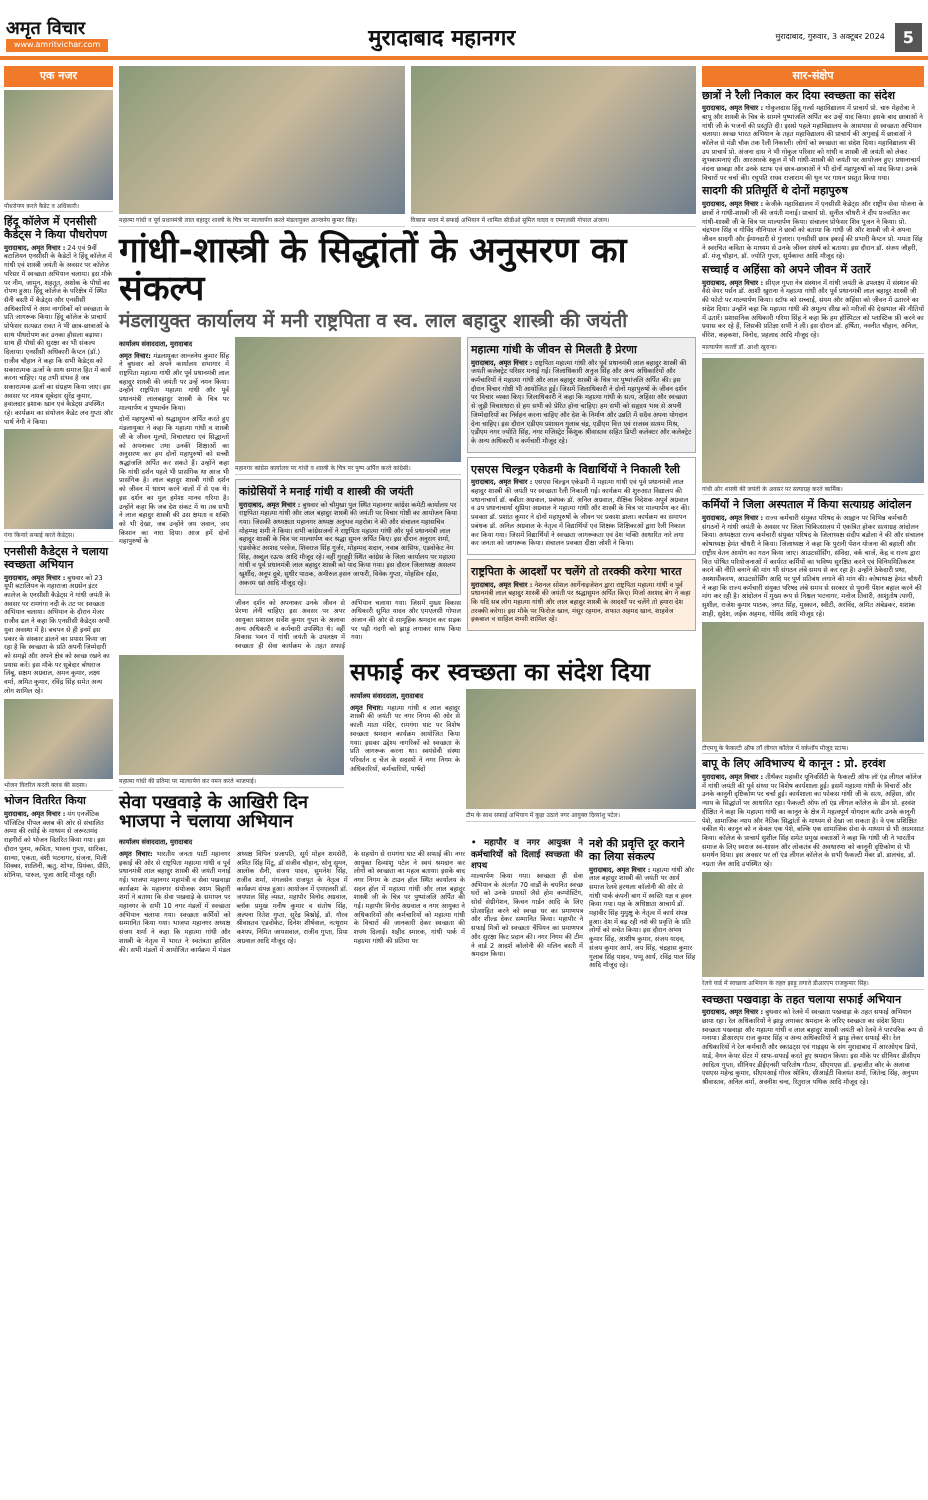अमृत विचार
www.amritvichar.com
मुरादाबाद महानगर
मुरादाबाद, गुरुवार, 3 अक्टूबर 2024 5
एक नजर
पौधरोपण करते कैडेट व अधिकारी।
हिंदू कॉलेज में एनसीसी कैडेट्स ने किया पौधरोपण
मुरादाबाद, अमृत विचार : 24 एवं 9वीं बटालियन एनसीसी के कैडेटों ने हिंदू कॉलेज में गांधी एवं शास्त्री जयंती के अवसर पर कॉलेज परिसर में स्वच्छता अभियान चलाया। इस मौके पर नीम, जामुन, शहतूत, अशोक के पौधों का रोपण हुआ। हिंदू कॉलेज के परिक्षेत्र में स्थित सैनी बस्ती में कैडेट्स और एनसीसी अधिकारियों ने आम नागरिकों को स्वच्छता के प्रति जागरूक किया। हिंदू कॉलेज के प्राचार्य प्रोफेसर सत्यव्रत रावत ने भी छात्र-छात्राओं के साथ पौधरोपण कर उनका हौसला बढ़ाया। साथ ही पौधों की सुरक्षा का भी संकल्प दिलाया। एनसीसी अधिकारी कैप्टन (डॉ.) राजीव चौहान ने कहा कि सभी कैडेट्स को सकारात्मक ऊर्जा के साथ समाज हित में कार्य करना चाहिए। यह तभी संभव है जब सकारात्मक ऊर्जा का संग्रहण किया जाए। इस अवसर पर नायब सूबेदार सुरेंद्र कुमार, हवालदार इशाक खान एवं कैडेट्स उपस्थित रहे। कार्यक्रम का संयोजन कैडेट लव गुप्ता और पार्थ नेगी ने किया।
गंगा किनारे सफाई करते कैडेट्स।
एनसीसी कैडेट्स ने चलाया स्वच्छता अभियान
मुरादाबाद, अमृत विचार : बुधवार को 23 यूपी बटालियन के महाराजा अग्रसेन इंटर कालेज के एनसीसी कैडेट्स ने गांधी जयंती के अवसर पर रामगंगा नदी के तट पर स्वच्छता अभियान चलाया। अभियान के दौरान मेजर राजीव ढल ने कहा कि एनसीसी कैडेट्स अभी युवा अवस्था में है। बचपन से ही इनमें इस प्रकार के संस्कार डालने का प्रयास किया जा रहा है कि स्वच्छता के प्रति अपनी जिम्मेदारी को समझे और अपने क्षेत्र को स्वच्छ रखने का प्रयास करें। इस मौके पर सूबेदार बोधराज लिंबू, सक्षम अग्रवाल, अमन कुमार, लक्ष्य वर्मा, अमित कुमार, रविंद्र सिंह समेत अन्य लोग शामिल रहे।
भोजन वितरित करती क्लब की सदस्य।
भोजन वितरित किया
मुरादाबाद, अमृत विचार : यंग एनर्जेटिक पॉजिटिव पीपल क्लब की ओर से संचालित अम्मा की रसोई के माध्यम से जरूरतमंद राहगीरों को भोजन वितरित किया गया। इस दौरान पूनम, कविता, भावना गुप्ता, सारिका, सान्या, एकता, वंशी भटनागर, संजना, मिली सिक्का, शालिनी, ऋतु, शोभा, प्रियंका, प्रीति, सोनिया, पारुल, पूजा आदि मौजूद रहीं।
महात्मा गांधी व पूर्व प्रधानमंत्री लाल बहादुर शास्त्री के चित्र पर माल्यार्पण करते मंडलायुक्त आन्जनेय कुमार सिंह।
विकास भवन में सफाई अभियान में शामिल सीडीओ सुमित यादव व एमएलसी गोपाल अंजान।
गांधी-शास्त्री के सिद्धांतों के अनुसरण का संकल्प
मंडलायुक्त कार्यालय में मनी राष्ट्रपिता व स्व. लाल बहादुर शास्त्री की जयंती
कार्यालय संवाददाता, मुरादाबाद
अमृत विचार: मंडलायुक्त आन्जनेय कुमार सिंह ने बुधवार को अपने कार्यालय सभागार में राष्ट्रपिता महात्मा गांधी और पूर्व प्रधानमंत्री लाल बहादुर शास्त्री की जयंती पर उन्हें नमन किया। उन्होंने राष्ट्रपिता महात्मा गांधी और पूर्व प्रधानमंत्री लालबहादुर शास्त्री के चित्र पर माल्यार्पण व पुष्पार्चन किया।
दोनों महापुरुषों को श्रद्धासुमन अर्पित करते हुए मंडलायुक्त ने कहा कि महात्मा गांधी व शास्त्री जी के जीवन मूल्यों, विचारधारा एवं सिद्धान्तों को अपनाकर तथा उनकी शिक्षाओं का अनुसरण कर हम दोनों महापुरुषों को सच्ची श्रद्धांजलि अर्पित कर सकते हैं। उन्होंने कहा कि गांधी दर्शन पहले भी प्रासंगिक था आज भी प्रासंगिक है। लाल बहादुर शास्त्री गांधी दर्शन को जीवन में धारण करने वालों में से एक थे। इस दर्शन का मूल हमेशा मानव गरिमा है। उन्होंने कहा कि जब देश संकट में था तब सभी ने लाल बहादुर शास्त्री की उस क्षमता व शक्ति को भी देखा, जब उन्होंने जय जवान, जय किसान का नारा दिया। आज हमें दोनों महापुरुषों के
महानगर कांग्रेस कार्यालय पर गांधी व शास्त्री के चित्र पर पुष्प अर्पित करते कांग्रेसी।
कांग्रेसियों ने मनाई गांधी व शास्त्री की जयंती
मुरादाबाद, अमृत विचार : बुधवार को चौमुखा पुल स्थित महानगर कांग्रेस कमेटी कार्यालय पर राष्ट्रपिता महात्मा गांधी और लाल बहादुर शास्त्री की जयंती पर विचार गोष्ठी का आयोजन किया गया। जिसकी अध्यक्षता महानगर अध्यक्ष अनुभव महरोत्रा ने की और संचालन महासचिव मोहम्मद शमी ने किया। सभी कांग्रेसजनों ने राष्ट्रपिता महात्मा गांधी और पूर्व प्रधानमंत्री लाल बहादुर शास्त्री के चित्र पर माल्यार्पण कर श्रद्धा सुमन अर्पित किए। इस दौरान अनुराग शर्मा, एडवोकेट अरशद परवेज, शिवराज सिंह गुर्जर, मोहम्मद शदान, नवाब आसिफ, एडवोकेट नेम सिंह, अब्दुल रऊफ आदि मौजूद रहे। वहीं गुरहट्टी स्थित कांग्रेस के जिला कार्यालय पर महात्मा गांधी व पूर्व प्रधानमंत्री लाल बहादुर शास्त्री को याद किया गया। इस दौरान जिलाध्यक्ष असलम खुर्शीद, अनूप दुबे, सुधीर पाठक, अमीरुल हसन जाफरी, विवेक गुप्ता, मोहसिन रईस, अकरम खां आदि मौजूद रहे।
जीवन दर्शन को अपनाकर उनके जीवन से प्रेरणा लेनी चाहिए। इस अवसर पर अपर आयुक्त प्रशासन सर्वेश कुमार गुप्ता के अलावा अन्य अधिकारी व कर्मचारी उपस्थित थे। वहीं विकास भवन में गांधी जयंती के उपलक्ष्य में स्वच्छता ही सेवा कार्यक्रम के तहत सफाई अभियान चलाया गया। जिसमें मुख्य विकास अधिकारी सुमित यादव और एमएलसी गोपाल अंजान की ओर से सामूहिक श्रमदान कर सड़क पर पड़ी गंदगी को झाड़ू लगाकर साफ किया गया।
महात्मा गांधी के जीवन से मिलती है प्रेरणा
मुरादाबाद, अमृत विचार : राष्ट्रपिता महात्मा गांधी और पूर्व प्रधानमंत्री लाल बहादुर शास्त्री की जयंती कलेक्ट्रेट परिसर मनाई गई। जिलाधिकारी अनुज सिंह और अन्य अधिकारियों और कर्मचारियों ने महात्मा गांधी और लाल बहादुर शास्त्री के चित्र पर पुष्पांजलि अर्पित की। इस दौरान विचार गोष्ठी भी आयोजित हुई। जिसमें जिलाधिकारी ने दोनों महापुरुषों के जीवन दर्शन पर विचार व्यक्त किए। जिलाधिकारी ने कहा कि महात्मा गांधी के सत्य, अहिंसा और स्वच्छता से जुड़ी विचारधारा से हम सभी को प्रेरित होना चाहिए। हम सभी को सहृदय भाव से अपनी जिम्मेदारियों का निर्वहन करना चाहिए और देश के निर्माण और उन्नति में सदैव अपना योगदान देना चाहिए। इस दौरान एडीएम प्रशासन गुलाब चंद्र, एडीएम वित्त एवं राजस्व सत्यम मिश्र, एडीएम नगर ज्योति सिंह, नगर मजिस्ट्रेट किंशुक श्रीवास्तव सहित डिप्टी कलेक्टर और कलेक्ट्रेट के अन्य अधिकारी व कर्मचारी मौजूद रहे।
एसएस चिल्ड्रन एकेडमी के विद्यार्थियों ने निकाली रैली
मुरादाबाद, अमृत विचार : एसएस चिल्ड्रन एकेडमी में महात्मा गांधी एवं पूर्व प्रधानमंत्री लाल बहादुर शास्त्री की जयंती पर स्वच्छता रैली निकाली गई। कार्यक्रम की शुरुआत विद्यालय की प्रधानाचार्या डॉ. बबीता अग्रवाल, प्रबंधक डॉ. अनिल अग्रवाल, शैक्षिक निदेशक अपूर्व अग्रवाल व उप प्रधानाचार्या सुप्रिया अग्रवाल ने महात्मा गांधी और शास्त्री के चित्र पर माल्यार्पण कर की। प्रवक्ता डॉ. प्रशांत कुमार ने दोनों महापुरुषों के जीवन पर प्रकाश डाला। कार्यक्रम का समापन प्रबंधक डॉ. अनिल अग्रवाल के नेतृत्व में विद्यार्थियों एवं शिक्षक शिक्षिकाओं द्वारा रैली निकाल कर किया गया। जिसमें विद्यार्थियों ने स्वच्छता जागरूकता एवं देश भक्ति आधारित नारे लगा कर जनता को जागरूक किया। संचालन प्रवक्ता दीक्षा जोशी ने किया।
राष्ट्रपिता के आदर्शों पर चलेंगे तो तरक्की करेगा भारत
मुरादाबाद, अमृत विचार : नेशनल सोशल आर्गेनाइजेशन द्वारा राष्ट्रपिता महात्मा गांधी व पूर्व प्रधानमंत्री लाल बहादुर शास्त्री की जयंती पर श्रद्धासुमन अर्पित किए। मिर्जा अरशद बेग ने कहा कि यदि सब लोग महात्मा गांधी और लाल बहादुर शास्त्री के आदर्शों पर चलेंगे तो हमारा देश तरक्की करेगा। इस मौके पर फिरोज खान, मंसूर रहमान, शफात अहमद खान, शाहवेज इकबाल व साहिल शम्सी शामिल रहे।
महात्मा गांधी की प्रतिमा पर माल्यार्पण कर नमन करते भाजपाई।
सेवा पखवाड़े के आखिरी दिन भाजपा ने चलाया अभियान
सफाई कर स्वच्छता का संदेश दिया
कार्यालय संवाददाता, मुरादाबाद
अमृत विचार: महात्मा गांधी व लाल बहादुर शास्त्री की जयंती पर नगर निगम की ओर से काली माता मंदिर, रामगंगा घाट पर विशेष स्वच्छता श्रमदान कार्यक्रम आयोजित किया गया। इसका उद्देश्य नागरिकों को स्वच्छता के प्रति जागरूक करना था। स्वयंसेवी संस्था परिवर्तन द चेंज के सदस्यों ने नगर निगम के अधिकारियों, कर्मचारियों, पार्षदों
टीम के साथ सफाई अभियान में कूड़ा उठाते नगर आयुक्त दिव्यांशु पटेल।
कार्यालय संवाददाता, मुरादाबाद
अमृत विचार: भारतीय जनता पार्टी महानगर इकाई की ओर से राष्ट्रपिता महात्मा गांधी व पूर्व प्रधानमंत्री लाल बहादुर शास्त्री की जयंती मनाई गई। भाजपा महानगर महामंत्री व सेवा पखवाड़ा कार्यक्रम के महानगर संयोजक श्याम बिहारी शर्मा ने बताया कि सेवा पखवाड़े के समापन पर महानगर के सभी 10 नगर मंडलों में स्वच्छता अभियान चलाया गया। स्वच्छता कर्मियों को सम्मानित किया गया। भाजपा महानगर अध्यक्ष संजय शर्मा ने कहा कि महात्मा गांधी और शास्त्री के नेतृत्व में भारत ने स्वतंत्रता हासिल की। सभी मंडलों में आयोजित कार्यक्रम में मंडल अध्यक्ष विपिन प्रजापति, सूर्य मोहन शमसेरी, अमित सिंह मिंटू, डॉ संजीव चौहान, सोनू सुमन, आलोक सैनी, संजय यादव, सुमनेश सिंह, राजीव शर्मा, मंगलसेन राजपूत के नेतृत्व में कार्यक्रम संपन्न हुआ। आयोजन में एमएलसी डॉ. जयपाल सिंह व्यस्त, महापौर विनोद अग्रवाल, ब्लॉक प्रमुख मनीष कुमार व संतोष सिंह, अल्पना रितेश गुप्ता, सुरेंद्र बिश्नोई, डॉ. गौरव श्रीवास्तव एडवोकेट, दिनेश शीर्षवाल, नत्थूराम कश्यप, निमित जायसवाल, राजीव गुप्ता, प्रिया अग्रवाल आदि मौजूद रहे।
के सहयोग से रामगंगा घाट की सफाई की। नगर आयुक्त दिव्यांशु पटेल ने स्वयं श्रमदान कर लोगों को स्वच्छता का महत्व बताया। इसके बाद नगर निगम के टाउन हॉल स्थित कार्यालय के सदन हॉल में महात्मा गांधी और लाल बहादुर शास्त्री जी के चित्र पर पुष्पांजलि अर्पित की गई। महापौर विनोद अग्रवाल व नगर आयुक्त ने अधिकारियों और कर्मचारियों को महात्मा गांधी के विचारों की जानकारी देकर स्वच्छता की शपथ दिलाई। शहीद स्मारक, गांधी पार्क में महात्मा गांधी की प्रतिमा पर
• महापौर व नगर आयुक्त ने कर्मचारियों को दिलाई स्वच्छता की शपथ
माल्यार्पण किया गया। स्वच्छता ही सेवा अभियान के अंतर्गत 70 वार्डों के चयनित स्वच्छ घरों को उनके प्रयासों जैसे होम कम्पोस्टिंग, सोर्स सेग्रीगेशन, किचन गार्डन आदि के लिए प्रोत्साहित करने को स्वच्छ घर का प्रमाणपत्र और शील्ड देकर सम्मानित किया। महापौर ने सफाई मित्रों को स्वच्छता चैंपियन का प्रमाणपत्र और सुरक्षा किट प्रदान की। नगर निगम की टीम ने वार्ड 2 आदर्श कॉलोनी की मलिन बस्ती में श्रमदान किया।
नशे की प्रवृत्ति दूर कराने का लिया संकल्प
मुरादाबाद, अमृत विचार : महात्मा गांधी और लाल बहादुर शास्त्री की जयंती पर आर्य समाज रेलवे हरथला कॉलोनी की ओर से गांधी पार्क कंपनी बाग में स्वस्ति यज्ञ व हवन किया गया। यज्ञ के अधिष्ठाता आचार्य डॉ. महावीर सिंह मुमुक्षु के नेतृत्व में कार्य संपन्न हुआ। देश में बढ़ रही नशे की प्रवृत्ति के प्रति लोगों को सचेत किया। इस दौरान अभय कुमार सिंह, आशीष कुमार, संजय यादव, संजय कुमार आर्य, जय सिंह, चंद्रहास कुमार गुलाब सिंह यादव, पप्पू आर्य, रविंद्र पाल सिंह आदि मौजूद रहे।
सार-संक्षेप
छात्रों ने रैली निकाल कर दिया स्वच्छता का संदेश
मुरादाबाद, अमृत विचार : गोकुलदास हिंदू गर्ल्स महाविद्यालय में प्राचार्य प्रो. चारु मेहरोत्रा ने बापू और शास्त्री के चित्र के सामने पुष्पांजलि अर्पित कर उन्हें याद किया। इसके बाद छात्राओं ने गांधी जी के भजनों की प्रस्तुति दी। इससे पहले महाविद्यालय के आसपास से स्वच्छता अभियान चलाया। स्वच्छ भारत अभियान के तहत महाविद्यालय की प्राचार्य की अगुवाई में छात्राओं ने कॉलेज से मंडी चौक तक रैली निकाली। लोगों को स्वच्छता का संदेश दिया। महाविद्यालय की उप प्राचार्य प्रो. अंजना दास ने भी गोकुल परिवार को गांधी व शास्त्री जी जयंती को लेकर शुभकामनाएं दीं। आरआरके स्कूल में भी गांधी-शास्त्री की जयंती पर आयोजन हुए। प्रधानाचार्य वंदना छाबड़ा और उनके स्टाफ एवं छात्र-छात्राओं ने भी दोनों महापुरुषों को याद किया। उनके विचारों पर चर्चा की। रघुपति राघव राजाराम की धुन पर गायन प्रस्तुत किया गया।
सादगी की प्रतिमूर्ति थे दोनों महापुरुष
मुरादाबाद, अमृत विचार : केजीके महाविद्यालय में एनसीसी कैडेट्स और राष्ट्रीय सेवा योजना के छात्रों ने गांधी-शास्त्री जी की जयंती मनाई। प्राचार्य प्रो. सुनील चौधरी ने दीप प्रज्वलित कर गांधी-शास्त्री जी के चित्र पर माल्यार्पण किया। संचालन प्रोफेसर शिव पूजन ने किया। प्रो. चंद्रभान सिंह व गोविंद नौनियाल ने छात्रों को बताया कि गांधी जी और शास्त्री जी ने अपना जीवन सादगी और ईमानदारी से गुजारा। एनसीसी छात्र इकाई की प्रभारी कैप्टन प्रो. ममता सिंह ने स्वरचित कविता के माध्यम से उनके जीवन संघर्ष को बताया। इस दौरान डॉ. संजय जौहरी, डॉ. मंजू चौहान, डॉ. ज्योति गुप्ता, सूर्यकान्त आदि मौजूद रहे।
सच्चाई व अहिंसा को अपने जीवन में उतारें
मुरादाबाद, अमृत विचार : सीएल गुप्ता नेत्र संस्थान में गांधी जयंती के उपलक्ष्य में संस्थान की वैसे वेयर पर्सन डॉ. आशी खुराना ने महात्मा गांधी और पूर्व प्रधानमंत्री लाल बहादुर शास्त्री जी की फोटो पर माल्यार्पण किया। स्टॉफ को सच्चाई, संयम और अहिंसा को जीवन में उतारने का संदेश दिया। उन्होंने कहा कि महात्मा गांधी की अमूल्य सीख को मरीजों की देखभाल की नीतियों में उतारें। प्रशासनिक अधिकारी गरिमा सिंह ने कहा कि हम हॉस्पिटल को प्लास्टिक फ्री करने का प्रयास कर रहे हैं, जिसकी प्रतिज्ञा सभी ने ली। इस दौरान डॉ. हर्षिता, नवनीत चौहान, अनिल, वीरेश, कहकशां, विनोद, प्रहलाद आदि मौजूद रहे।
माल्यार्पण करतीं डॉ. आशी खुराना।
गांधी और शास्त्री की जयंती के अवसर पर सत्याग्रह करते कार्मिक।
कर्मियों ने जिला अस्पताल में किया सत्याग्रह आंदोलन
मुरादाबाद, अमृत विचार : राज्य कर्मचारी संयुक्त परिषद के आह्वान पर विभिन्न कर्मचारी संगठनों ने गांधी जयंती के अवसर पर जिला चिकित्सालय में एकत्रित होकर सत्याग्रह आंदोलन किया। अध्यक्षता राज्य कर्मचारी संयुक्त परिषद के जिलाध्यक्ष संदीप बडोला ने की और संचालन कोषाध्यक्ष हेमंत चौधरी ने किया। जिलाध्यक्ष ने कहा कि पुरानी पेंशन योजना की बहाली और राष्ट्रीय वेतन आयोग का गठन किया जाए। आउटसोर्सिंग, संविदा, वर्क चार्ज, केंद्र व राज्य द्वारा वित्त पोषित परियोजनाओं में कार्यरत कर्मियों का भविष्य सुरक्षित करने एवं विनियमितिकरण करने की नीति बनाने की मांग भी संगठन लंबे समय से कर रहा है। उन्होंने ठेकेदारी प्रथा, अस्थायीकरण, आउटसोर्सिंग आदि पर पूर्ण प्रतिबंध लगाने की मांग की। कोषाध्यक्ष हेमंत चौधरी ने कहा कि राज्य कर्मचारी संयुक्त परिषद लंबे समय से सरकार से पुरानी पेंशन बहाल करने की मांग कर रही है। आंदोलन में मुख्य रूप से निश्चल भटनागर, मनोज तिवारी, आशुतोष त्यागी, सुशील, राजेश कुमार पाठक, जगत सिंह, मुस्कान, स्वीटी, अरविंद, अमित अंबेडकर, शशांक शाही, सुदेश, लईक अहमद, गोविंद आदि मौजूद रहे।
टीएमयू के फैकल्टी ऑफ लॉ लीगल कॉलेज में वर्कशॉप मौजूद स्टाफ।
बापू के लिए अविभाज्य थे कानून : प्रो. हरवंश
मुरादाबाद, अमृत विचार : तीर्थंकर महावीर यूनिवर्सिटी के फैकल्टी ऑफ लॉ एंड लीगल कॉलेज में गांधी जयंती की पूर्व संध्या पर विशेष कार्यशाला हुई। इसमें महात्मा गांधी के विचारों और उनके कानूनी दृष्टिकोण पर चर्चा हुई। कार्यशाला का फोकस गांधी जी के सत्य, अहिंसा, और न्याय के सिद्धांतों पर आधारित रहा। फैकल्टी ऑफ लॉ एंड लीगल कॉलेज के डीन प्रो. हरवंश दीक्षित ने कहा कि महात्मा गांधी का कानून के क्षेत्र में महत्वपूर्ण योगदान बतौर उनके कानूनी पेशे, सामाजिक न्याय और नैतिक सिद्धांतों के माध्यम से देखा जा सकता है। वे एक प्रशिक्षित वकील थे। कानून को न केवल एक पेशे, बल्कि एक सामाजिक सेवा के माध्यम से भी आत्मसात किया। कॉलेज के प्राचार्य सुशील सिंह समेत प्रमुख वक्ताओं ने कहा कि गांधी जी ने भारतीय समाज के लिए स्वराज स्व-शासन और लोकतंत्र की अवधारणा को कानूनी दृष्टिकोण से भी समर्थन दिया। इस अवसर पर लॉ एंड लीगल कॉलेज के सभी फैकल्टी मेंबर डॉ. डालचंद, डॉ. नम्रता जैन आदि उपस्थित रहे।
रेलवे यार्ड में स्वच्छता अभियान के तहत झाड़ू लगाते डीआरएम राजकुमार सिंह।
स्वच्छता पखवाड़ा के तहत चलाया सफाई अभियान
मुरादाबाद, अमृत विचार : बुधवार को रेलवे में स्वच्छता पखवाड़ा के तहत सफाई अभियान छाया रहा। रेल अधिकारियों ने झाड़ू लगाकर श्रमदान के जरिए स्वच्छता का संदेश दिया। स्वच्छता पखवाड़ा और महात्मा गांधी व लाल बहादुर शास्त्री जयंती को रेलवे ने पारंपरिक रूप से मनाया। डीआरएम राज कुमार सिंह व अन्य अधिकारियों ने झाड़ू लेकर सफाई की। रेल अधिकारियों ने रेल कर्मचारी और स्काउट्स एवं गाइड्स के संग मुरादाबाद में आरओएच डिपो, यार्ड, वैगन केयर सेंटर में साफ-सफाई करते हुए श्रमदान किया। इस मौके पर सीनियर डीसीएम आदित्य गुप्ता, सीनियर डीईएनसी पारितोष गौतम, सीएमएस डॉ. इन्द्रजीत कौर के अलावा एसएस महेन्द्र कुमार, सीएमआई गौरव श्रोत्रिय, सीआईटी विजयंत शर्मा, जितेन्द्र सिंह, अनुपम श्रीवास्तव, अनिल वर्मा, अवनीश चन्द, रितुराज पथिक आदि मौजूद रहे।